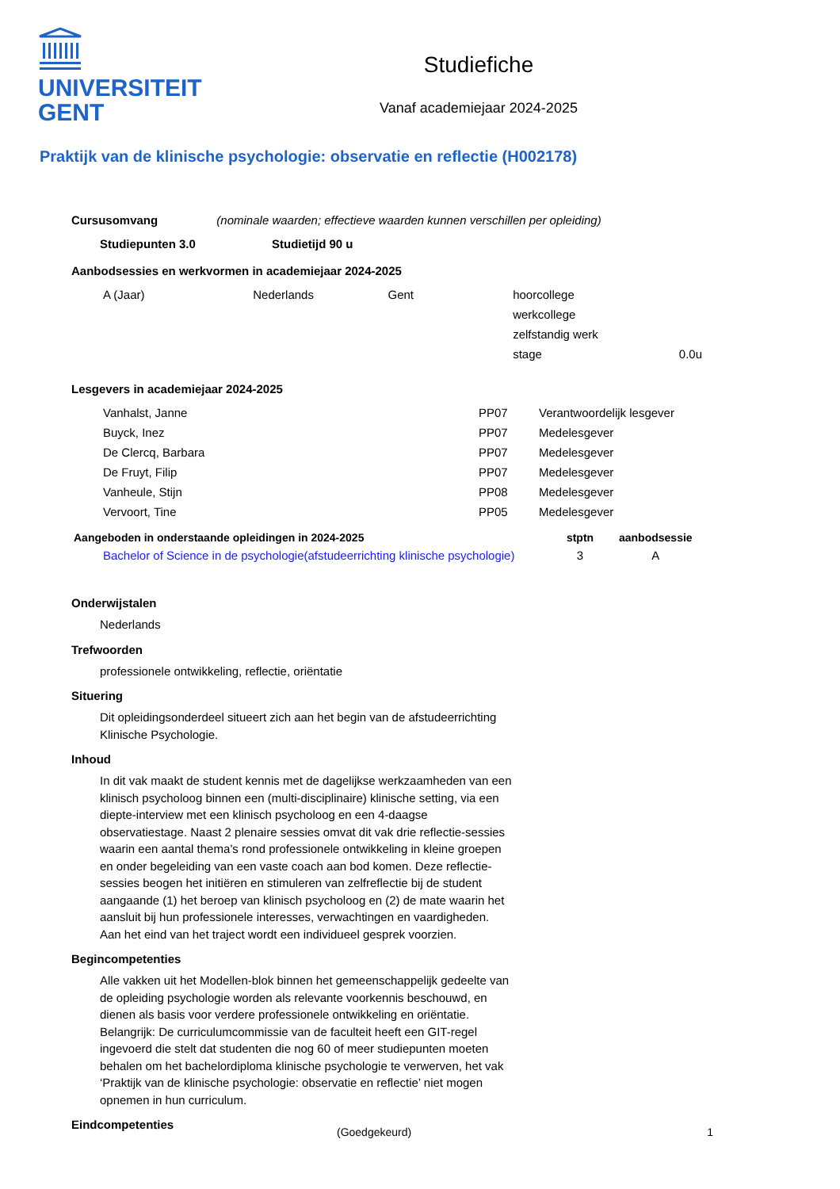UNIVERSITEIT
GENT
Studiefiche
Vanaf academiejaar 2024-2025
Praktijk van de klinische psychologie: observatie en reflectie (H002178)
Cursusomvang (nominale waarden; effectieve waarden kunnen verschillen per opleiding)
| Studiepunten 3.0 | Studietijd 90 u |
Aanbodsessies en werkvormen in academiejaar 2024-2025
| A (Jaar) | Nederlands | Gent | hoorcollege | |
| | | | werkcollege | |
| | | | zelfstandig werk | |
| | | | stage | 0.0u |
Lesgevers in academiejaar 2024-2025
| Vanhalst, Janne | PP07 | Verantwoordelijk lesgever |
| Buyck, Inez | PP07 | Medelesgever |
| De Clercq, Barbara | PP07 | Medelesgever |
| De Fruyt, Filip | PP07 | Medelesgever |
| Vanheule, Stijn | PP08 | Medelesgever |
| Vervoort, Tine | PP05 | Medelesgever |
| Aangeboden in onderstaande opleidingen in 2024-2025 | stptn | aanbodsessie |
| --- | --- | --- |
| Bachelor of Science in de psychologie(afstudeerrichting klinische psychologie) | 3 | A |
Onderwijstalen
Nederlands
Trefwoorden
professionele ontwikkeling, reflectie, oriëntatie
Situering
Dit opleidingsonderdeel situeert zich aan het begin van de afstudeerrichting Klinische Psychologie.
Inhoud
In dit vak maakt de student kennis met de dagelijkse werkzaamheden van een klinisch psycholoog binnen een (multi-disciplinaire) klinische setting, via een diepte-interview met een klinisch psycholoog en een 4-daagse observatiestage. Naast 2 plenaire sessies omvat dit vak drie reflectie-sessies waarin een aantal thema’s rond professionele ontwikkeling in kleine groepen en onder begeleiding van een vaste coach aan bod komen. Deze reflectie-sessies beogen het initiëren en stimuleren van zelfreflectie bij de student aangaande (1) het beroep van klinisch psycholoog en (2) de mate waarin het aansluit bij hun professionele interesses, verwachtingen en vaardigheden. Aan het eind van het traject wordt een individueel gesprek voorzien.
Begincompetenties
Alle vakken uit het Modellen-blok binnen het gemeenschappelijk gedeelte van de opleiding psychologie worden als relevante voorkennis beschouwd, en dienen als basis voor verdere professionele ontwikkeling en oriëntatie.
Belangrijk: De curriculumcommissie van de faculteit heeft een GIT-regel ingevoerd die stelt dat studenten die nog 60 of meer studiepunten moeten behalen om het bachelordiploma klinische psychologie te verwerven, het vak ‘Praktijk van de klinische psychologie: observatie en reflectie’ niet mogen opnemen in hun curriculum.
Eindcompetenties
(Goedgekeurd) 1